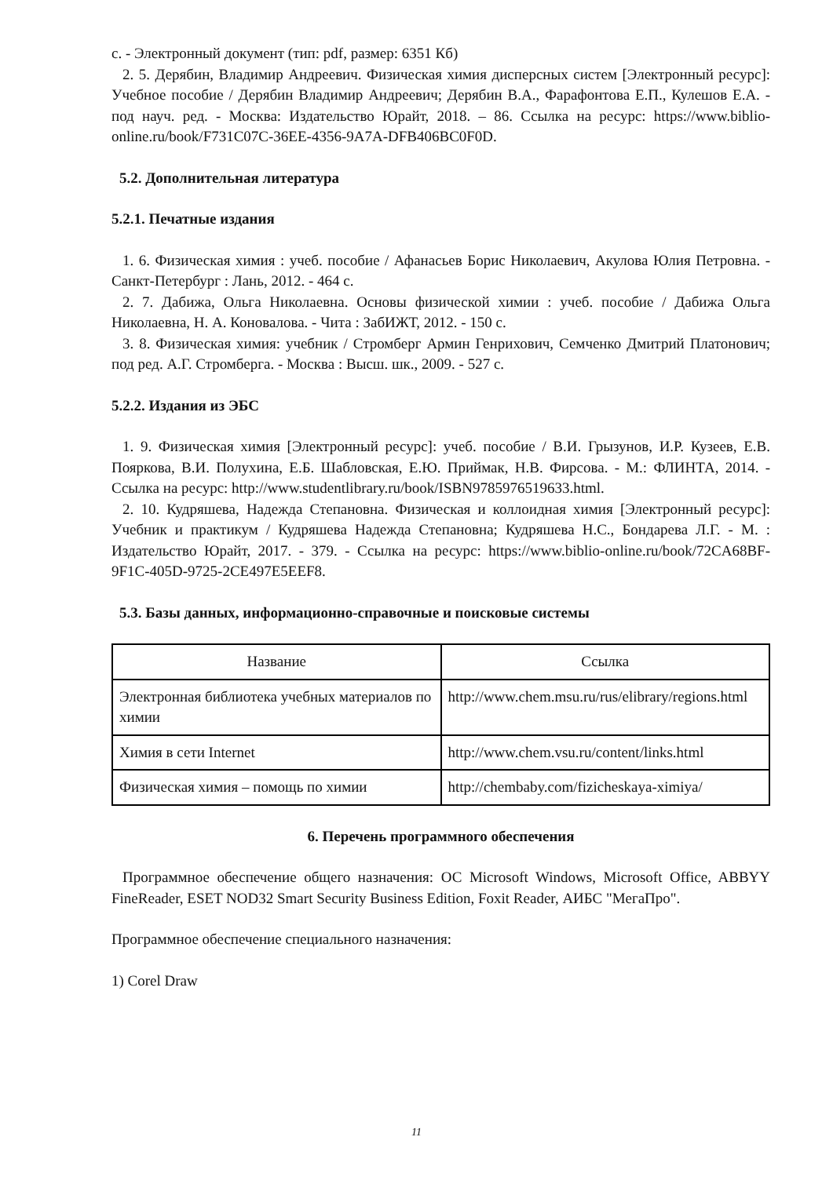с. - Электронный документ (тип: pdf, размер: 6351 Кб)
2. 5. Дерябин, Владимир Андреевич. Физическая химия дисперсных систем [Электронный ресурс]: Учебное пособие / Дерябин Владимир Андреевич; Дерябин В.А., Фарафонтова Е.П., Кулешов Е.А. - под науч. ред. - Москва: Издательство Юрайт, 2018. – 86. Ссылка на ресурс: https://www.biblio-online.ru/book/F731C07C-36EE-4356-9A7A-DFB406BC0F0D.
5.2. Дополнительная литература
5.2.1. Печатные издания
1. 6. Физическая химия : учеб. пособие / Афанасьев Борис Николаевич, Акулова Юлия Петровна. - Санкт-Петербург : Лань, 2012. - 464 с.
2. 7. Дабижа, Ольга Николаевна. Основы физической химии : учеб. пособие / Дабижа Ольга Николаевна, Н. А. Коновалова. - Чита : ЗабИЖТ, 2012. - 150 с.
3. 8. Физическая химия: учебник / Стромберг Армин Генрихович, Семченко Дмитрий Платонович; под ред. А.Г. Стромберга. - Москва : Высш. шк., 2009. - 527 с.
5.2.2. Издания из ЭБС
1. 9. Физическая химия [Электронный ресурс]: учеб. пособие / В.И. Грызунов, И.Р. Кузеев, Е.В. Пояркова, В.И. Полухина, Е.Б. Шабловская, Е.Ю. Приймак, Н.В. Фирсова. - М.: ФЛИНТА, 2014. - Ссылка на ресурс: http://www.studentlibrary.ru/book/ISBN9785976519633.html.
2. 10. Кудряшева, Надежда Степановна. Физическая и коллоидная химия [Электронный ресурс]: Учебник и практикум / Кудряшева Надежда Степановна; Кудряшева Н.С., Бондарева Л.Г. - М. : Издательство Юрайт, 2017. - 379. - Ссылка на ресурс: https://www.biblio-online.ru/book/72CA68BF-9F1C-405D-9725-2CE497E5EEF8.
5.3. Базы данных, информационно-справочные и поисковые системы
| Название | Ссылка |
| --- | --- |
| Электронная библиотека учебных материалов по химии | http://www.chem.msu.ru/rus/elibrary/regions.html |
| Химия в сети Internet | http://www.chem.vsu.ru/content/links.html |
| Физическая химия – помощь по химии | http://chembaby.com/fizicheskaya-ximiya/ |
6. Перечень программного обеспечения
Программное обеспечение общего назначения: ОС Microsoft Windows, Microsoft Office, ABBYY FineReader, ESET NOD32 Smart Security Business Edition, Foxit Reader, АИБС "МегаПро".
Программное обеспечение специального назначения:
1) Corel Draw
11